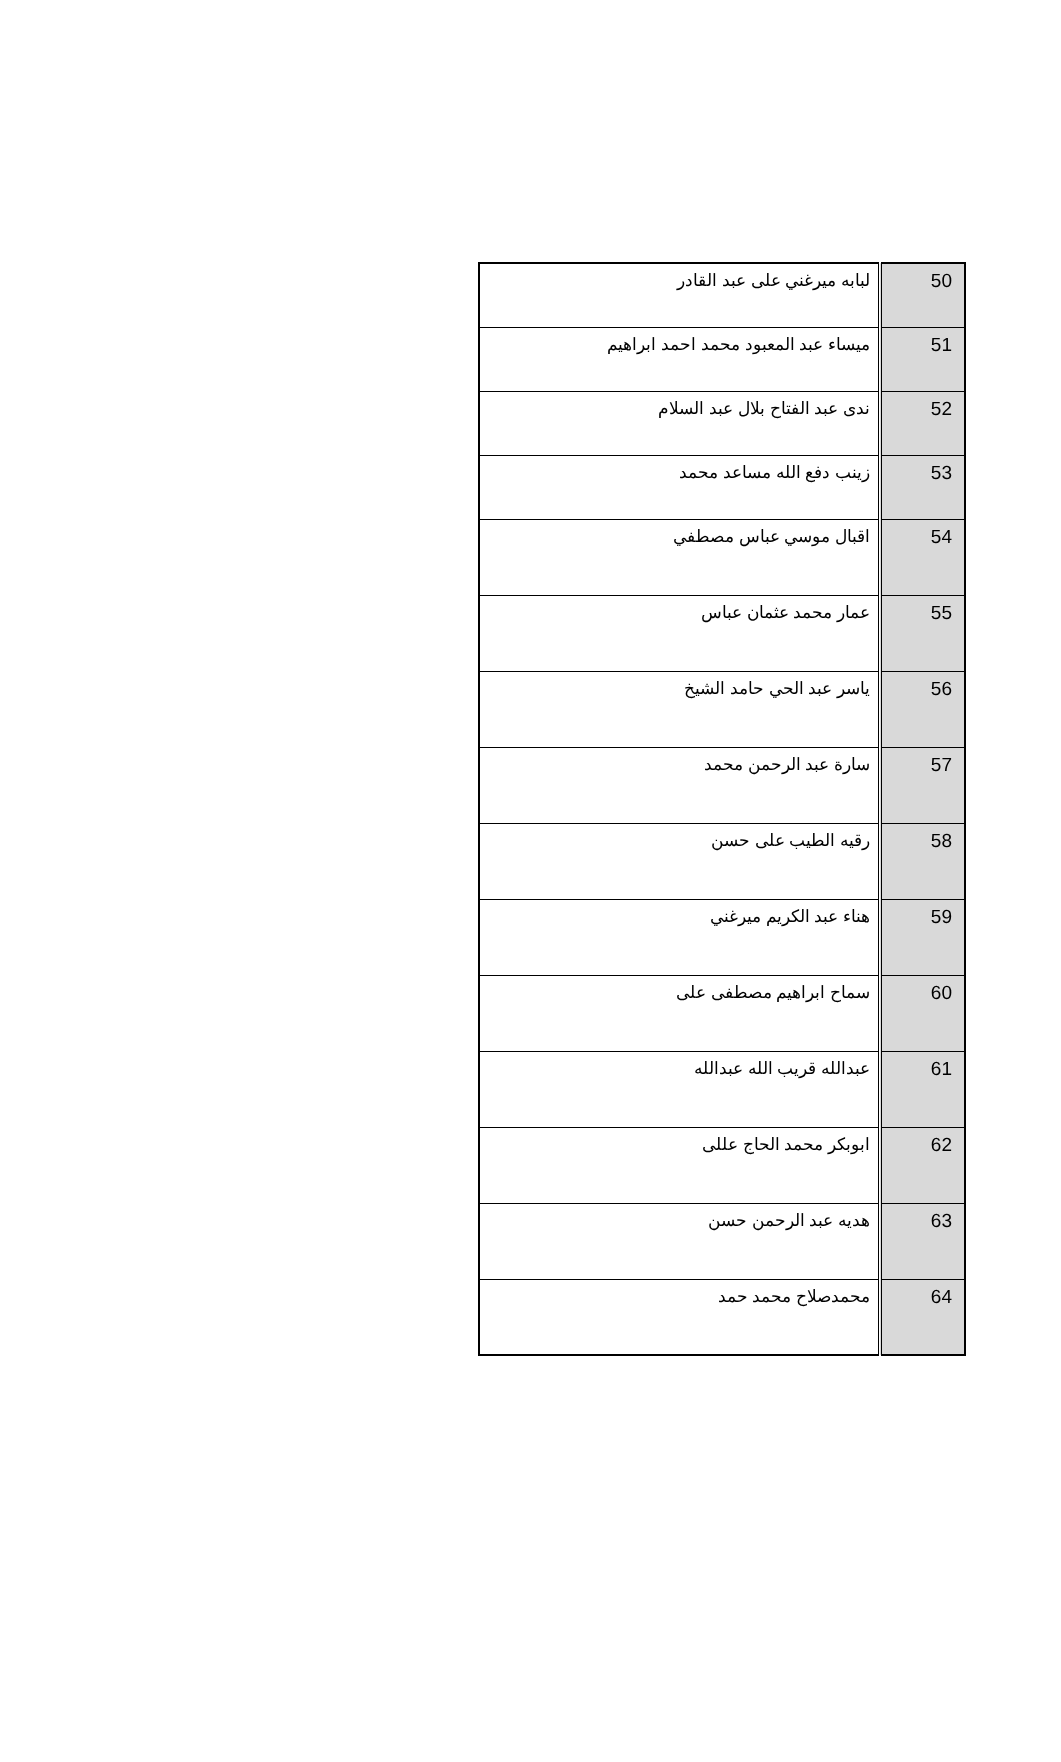| 50 | لبابه ميرغني على عبد القادر |
| 51 | ميساء عبد المعبود محمد احمد ابراهيم |
| 52 | ندى عبد الفتاح بلال عبد السلام |
| 53 | زينب دفع الله مساعد محمد |
| 54 | اقبال موسي عباس مصطفي |
| 55 | عمار محمد عثمان عباس |
| 56 | ياسر عبد الحي حامد الشيخ |
| 57 | سارة عبد الرحمن محمد |
| 58 | رقيه الطيب على حسن |
| 59 | هناء عبد الكريم ميرغني |
| 60 | سماح ابراهيم مصطفى على |
| 61 | عبدالله قريب الله عبدالله |
| 62 | ابوبكر محمد الحاج عللى |
| 63 | هديه عبد الرحمن حسن |
| 64 | محمدصلاح محمد حمد |